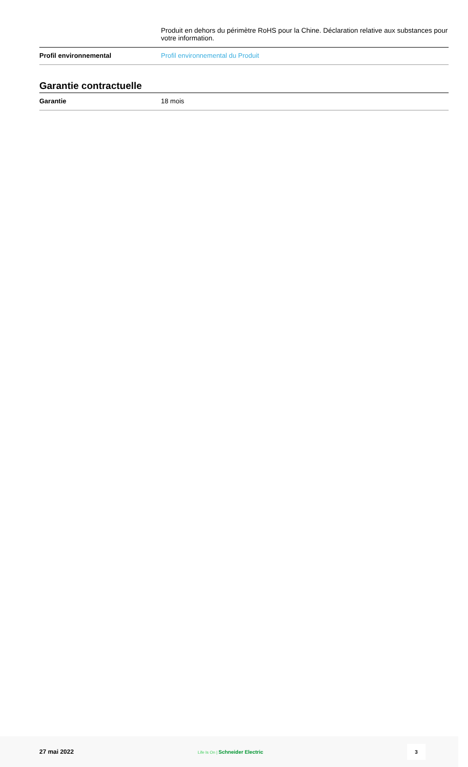| | Produit en dehors du périmètre RoHS pour la Chine. Déclaration relative aux substances pour votre information. |
| Profil environnemental | Profil environnemental du Produit |
Garantie contractuelle
| Garantie | 18 mois |
27 mai 2022
Life Is On | Schneider Electric
3